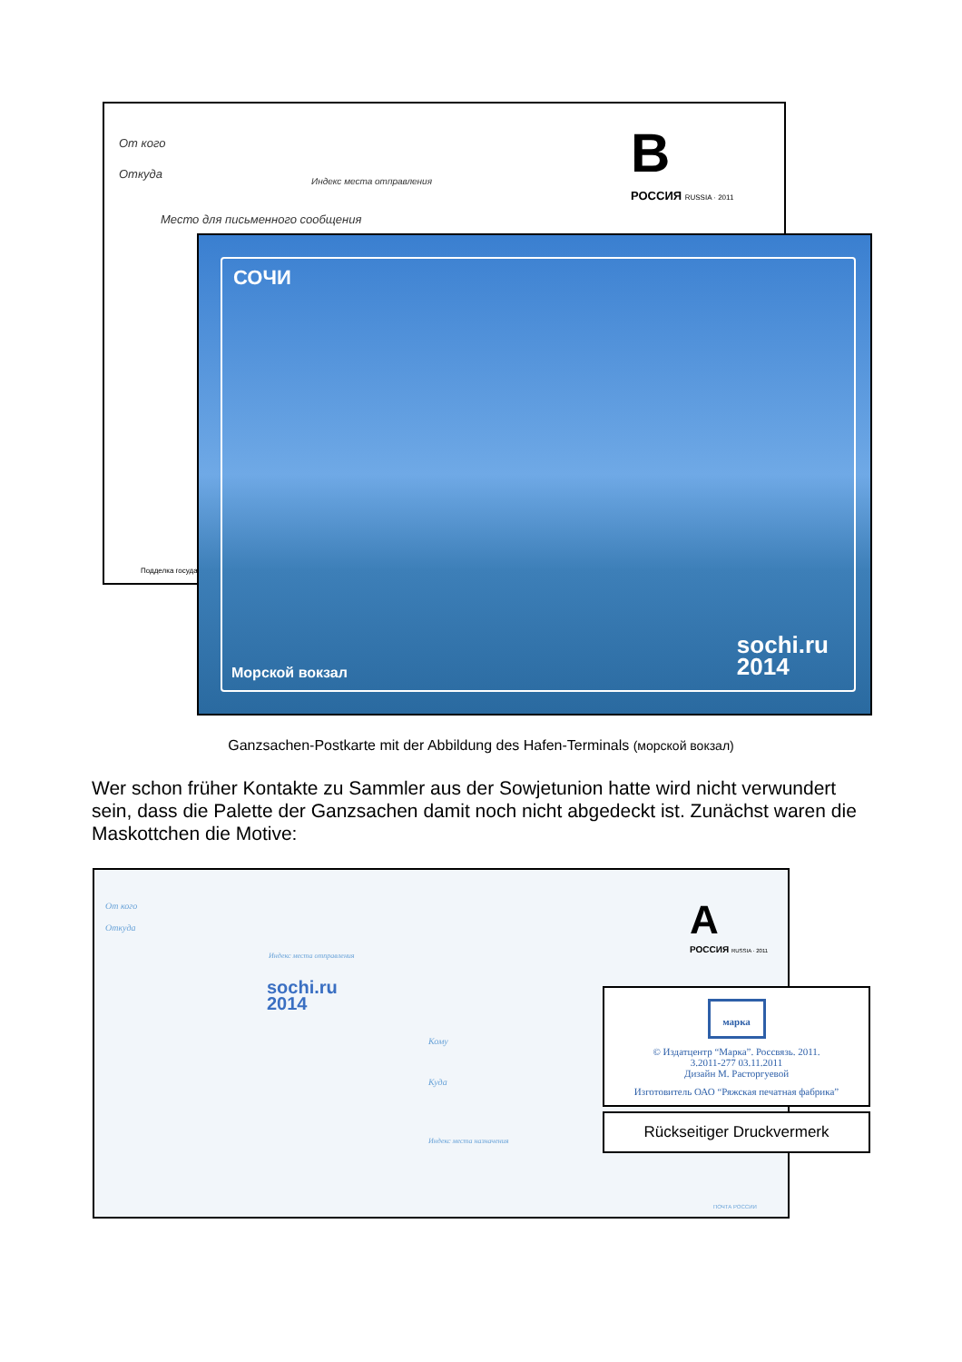От кого
Откуда
Индекс места отправления
Место для письменного сообщения
B
РОССИЯ RUSSIA · 2011
Подделка государ
СОЧИ
Морской вокзал
sochi.ru
2014
Ganzsachen-Postkarte mit der Abbildung des Hafen-Terminals (морской вокзал)
Wer schon früher Kontakte zu Sammler aus der Sowjetunion hatte wird nicht verwundert sein, dass die Palette der Ganzsachen damit noch nicht abgedeckt ist. Zunächst waren die Maskottchen die Motive:
От кого
Откуда
Индекс места отправления
sochi.ru
2014
Кому
Куда
Индекс места назначения
A
РОССИЯ RUSSIA · 2011
ПОЧТА РОССИИ
марка
© Издатцентр “Марка”. Россвязь. 2011.
3.2011-277 03.11.2011
Дизайн М. Расторгуевой
Изготовитель ОАО “Ряжская печатная фабрика”
Rückseitiger Druckvermerk